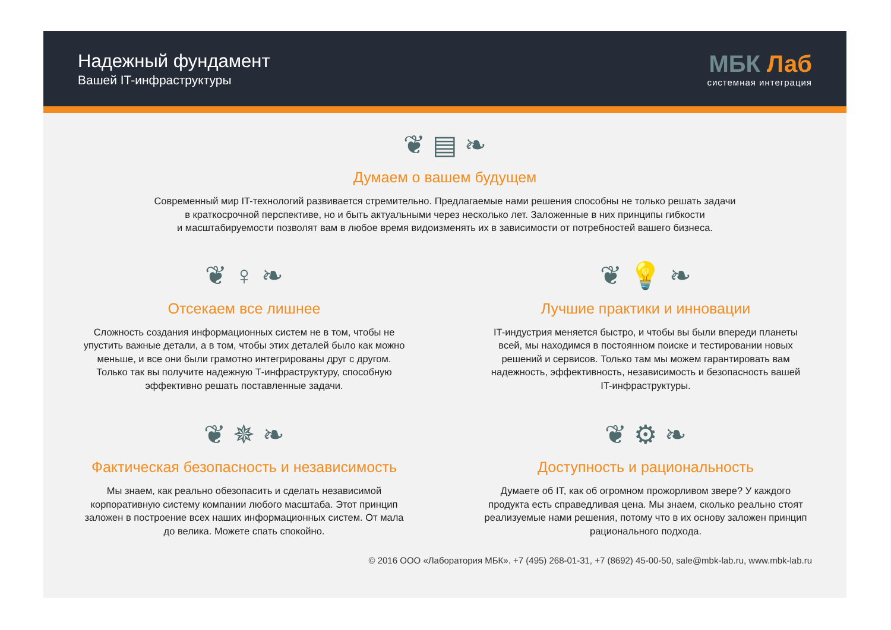Надежный фундамент
Вашей IT-инфраструктуры
МБК Лаб
системная интеграция
❦ ▤ ❧
Думаем о вашем будущем
Современный мир IT-технологий развивается стремительно. Предлагаемые нами решения способны не только решать задачи
в краткосрочной перспективе, но и быть актуальными через несколько лет. Заложенные в них принципы гибкости
и масштабируемости позволят вам в любое время видоизменять их в зависимости от потребностей вашего бизнеса.
❦ ♀ ❧
Отсекаем все лишнее
Сложность создания информационных систем не в том, чтобы не
упустить важные детали, а в том, чтобы этих деталей было как можно
меньше, и все они были грамотно интегрированы друг с другом.
Только так вы получите надежную Т-инфраструктуру, способную
эффективно решать поставленные задачи.
❦ 💡 ❧
Лучшие практики и инновации
IT-индустрия меняется быстро, и чтобы вы были впереди планеты
всей, мы находимся в постоянном поиске и тестировании новых
решений и сервисов. Только там мы можем гарантировать вам
надежность, эффективность, независимость и безопасность вашей
IT-инфраструктуры.
❦ ✵ ❧
Фактическая безопасность и независимость
Мы знаем, как реально обезопасить и сделать независимой
корпоративную систему компании любого масштаба. Этот принцип
заложен в построение всех наших информационных систем. От мала
до велика. Можете спать спокойно.
❦ ⚙ ❧
Доступность и рациональность
Думаете об IT, как об огромном прожорливом звере? У каждого
продукта есть справедливая цена. Мы знаем, сколько реально стоят
реализуемые нами решения, потому что в их основу заложен принцип
рационального подхода.
© 2016 ООО «Лаборатория МБК». +7 (495) 268-01-31, +7 (8692) 45-00-50, sale@mbk-lab.ru, www.mbk-lab.ru